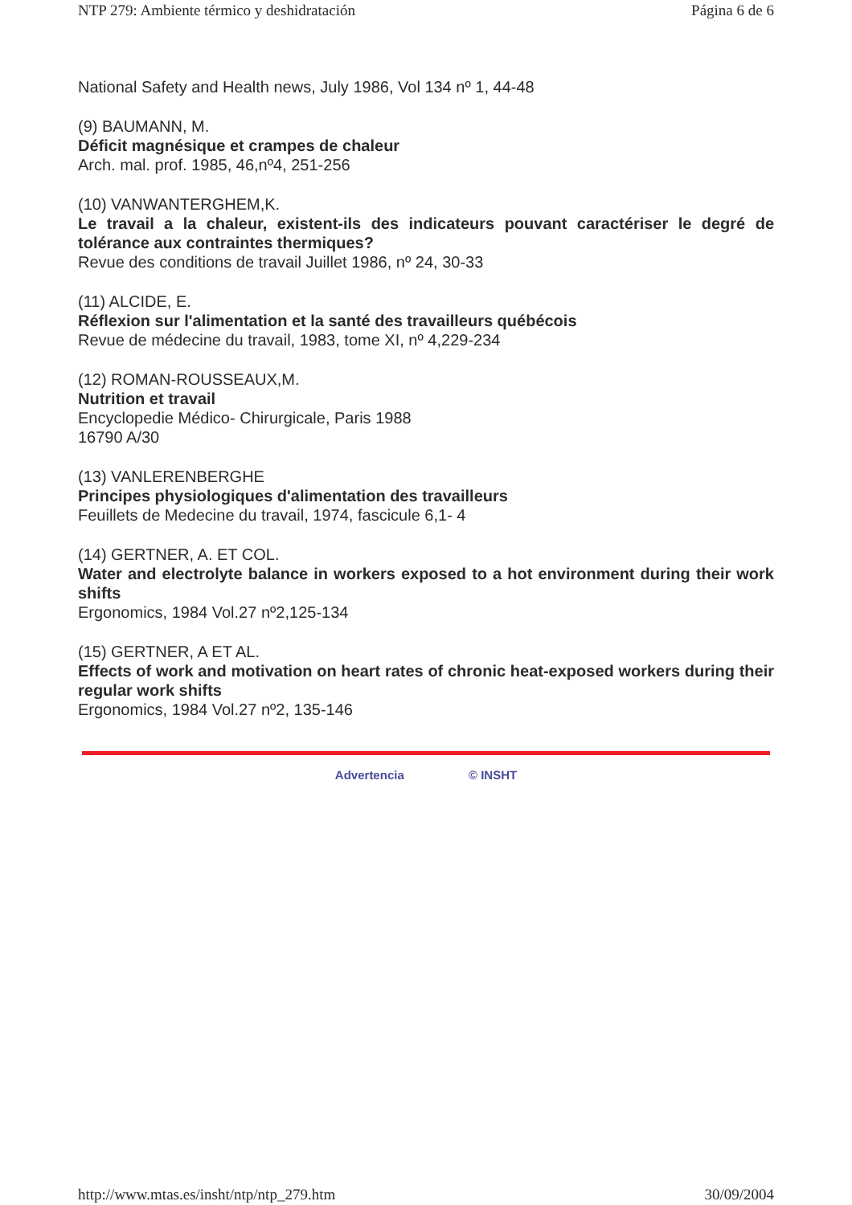NTP 279: Ambiente térmico y deshidratación Página 6 de 6
National Safety and Health news, July 1986, Vol 134 nº 1, 44-48
(9) BAUMANN, M.
Déficit magnésique et crampes de chaleur
Arch. mal. prof. 1985, 46,nº4, 251-256
(10) VANWANTERGHEM,K.
Le travail a la chaleur, existent-ils des indicateurs pouvant caractériser le degré de tolérance aux contraintes thermiques?
Revue des conditions de travail Juillet 1986, nº 24, 30-33
(11) ALCIDE, E.
Réflexion sur l'alimentation et la santé des travailleurs québécois
Revue de médecine du travail, 1983, tome XI, nº 4,229-234
(12) ROMAN-ROUSSEAUX,M.
Nutrition et travail
Encyclopedie Médico- Chirurgicale, Paris 1988
16790 A/30
(13) VANLERENBERGHE
Principes physiologiques d'alimentation des travailleurs
Feuillets de Medecine du travail, 1974, fascicule 6,1- 4
(14) GERTNER, A. ET COL.
Water and electrolyte balance in workers exposed to a hot environment during their work shifts
Ergonomics, 1984 Vol.27 nº2,125-134
(15) GERTNER, A ET AL.
Effects of work and motivation on heart rates of chronic heat-exposed workers during their regular work shifts
Ergonomics, 1984 Vol.27 nº2, 135-146
Advertencia © INSHT
http://www.mtas.es/insht/ntp/ntp_279.htm 30/09/2004